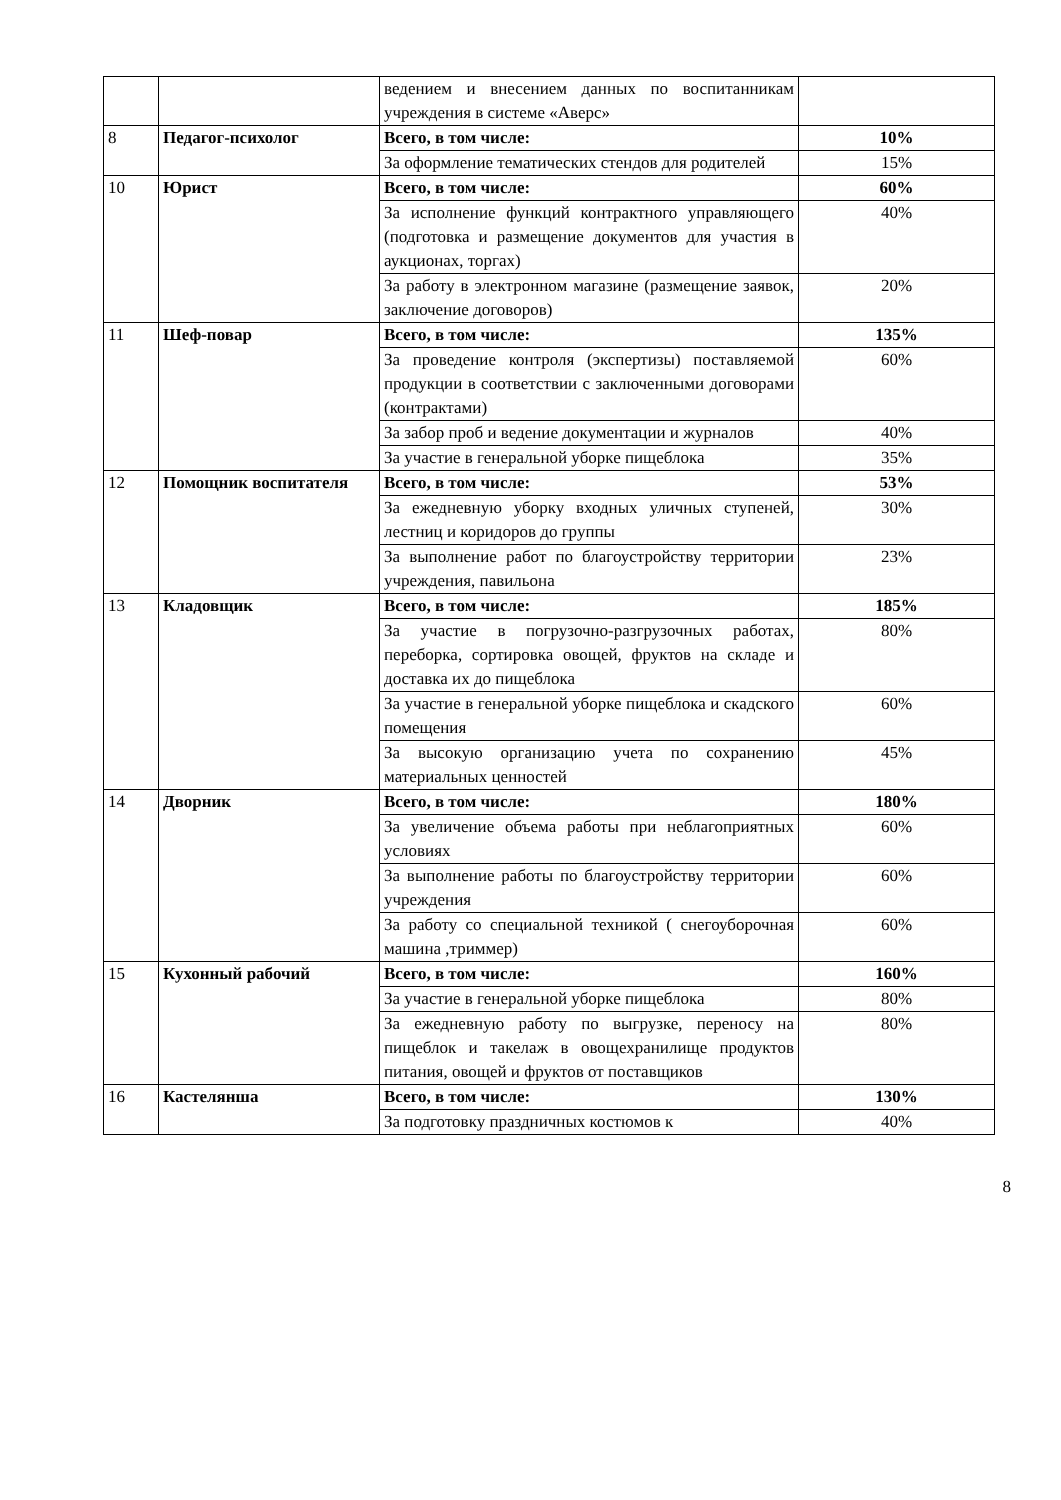| | | ведением и внесением данных по воспитанникам учреждения в системе «Аверс» | |
| 8 | Педагог-психолог | Всего, в том числе: | 10% |
| | | За оформление тематических стендов для родителей | 15% |
| 10 | Юрист | Всего, в том числе: | 60% |
| | | За исполнение функций контрактного управляющего (подготовка и размещение документов для участия в аукционах, торгах) | 40% |
| | | За работу в электронном магазине (размещение заявок, заключение договоров) | 20% |
| 11 | Шеф-повар | Всего, в том числе: | 135% |
| | | За проведение контроля (экспертизы) поставляемой продукции в соответствии с заключенными договорами (контрактами) | 60% |
| | | За забор проб и ведение документации и журналов | 40% |
| | | За участие в генеральной уборке пищеблока | 35% |
| 12 | Помощник воспитателя | Всего, в том числе: | 53% |
| | | За ежедневную уборку входных уличных ступеней, лестниц и коридоров до группы | 30% |
| | | За выполнение работ по благоустройству территории учреждения, павильона | 23% |
| 13 | Кладовщик | Всего, в том числе: | 185% |
| | | За участие в погрузочно-разгрузочных работах, переборка, сортировка овощей, фруктов на складе и доставка их до пищеблока | 80% |
| | | За участие в генеральной уборке пищеблока и скадского помещения | 60% |
| | | За высокую организацию учета по сохранению материальных ценностей | 45% |
| 14 | Дворник | Всего, в том числе: | 180% |
| | | За увеличение объема работы при неблагоприятных условиях | 60% |
| | | За выполнение работы по благоустройству территории учреждения | 60% |
| | | За работу со специальной техникой ( снегоуборочная машина ,триммер) | 60% |
| 15 | Кухонный рабочий | Всего, в том числе: | 160% |
| | | За участие в генеральной уборке пищеблока | 80% |
| | | За ежедневную работу по выгрузке, переносу на пищеблок и такелаж в овощехранилище продуктов питания, овощей и фруктов от поставщиков | 80% |
| 16 | Кастелянша | Всего, в том числе: | 130% |
| | | За подготовку праздничных костюмов к | 40% |
8